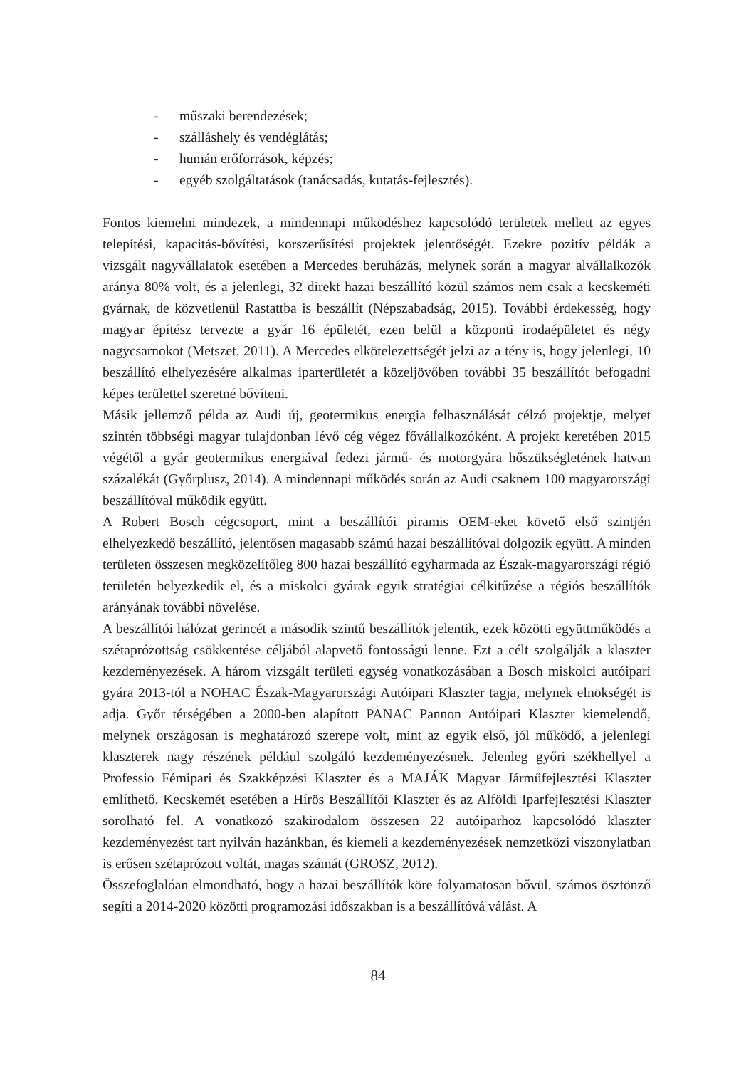- műszaki berendezések;
- szálláshely és vendéglátás;
- humán erőforrások, képzés;
- egyéb szolgáltatások (tanácsadás, kutatás-fejlesztés).
Fontos kiemelni mindezek, a mindennapi működéshez kapcsolódó területek mellett az egyes telepítési, kapacitás-bővítési, korszerűsítési projektek jelentőségét. Ezekre pozitív példák a vizsgált nagyvállalatok esetében a Mercedes beruházás, melynek során a magyar alvállalkozók aránya 80% volt, és a jelenlegi, 32 direkt hazai beszállító közül számos nem csak a kecskeméti gyárnak, de közvetlenül Rastattba is beszállít (Népszabadság, 2015). További érdekesség, hogy magyar építész tervezte a gyár 16 épületét, ezen belül a központi irodaépületet és négy nagycsarnokot (Metszet, 2011). A Mercedes elkötelezettségét jelzi az a tény is, hogy jelenlegi, 10 beszállító elhelyezésére alkalmas iparterületét a közeljövőben további 35 beszállítót befogadni képes területtel szeretné bővíteni.
Másik jellemző példa az Audi új, geotermikus energia felhasználását célzó projektje, melyet szintén többségi magyar tulajdonban lévő cég végez fővállalkozóként. A projekt keretében 2015 végétől a gyár geotermikus energiával fedezi jármű- és motorgyára hőszükségletének hatvan százalékát (Győrplusz, 2014). A mindennapi működés során az Audi csaknem 100 magyarországi beszállítóval működik együtt.
A Robert Bosch cégcsoport, mint a beszállítói piramis OEM-eket követő első szintjén elhelyezkedő beszállító, jelentősen magasabb számú hazai beszállítóval dolgozik együtt. A minden területen összesen megközelítőleg 800 hazai beszállító egyharmada az Észak-magyarországi régió területén helyezkedik el, és a miskolci gyárak egyik stratégiai célkitűzése a régiós beszállítók arányának további növelése.
A beszállítói hálózat gerincét a második szintű beszállítók jelentik, ezek közötti együttműködés a szétaprózottság csökkentése céljából alapvető fontosságú lenne. Ezt a célt szolgálják a klaszter kezdeményezések. A három vizsgált területi egység vonatkozásában a Bosch miskolci autóipari gyára 2013-tól a NOHAC Észak-Magyarországi Autóipari Klaszter tagja, melynek elnökségét is adja. Győr térségében a 2000-ben alapított PANAC Pannon Autóipari Klaszter kiemelendő, melynek országosan is meghatározó szerepe volt, mint az egyik első, jól működő, a jelenlegi klaszterek nagy részének például szolgáló kezdeményezésnek. Jelenleg győri székhellyel a Professio Fémipari és Szakképzési Klaszter és a MAJÁK Magyar Járműfejlesztési Klaszter említhető. Kecskemét esetében a Hírös Beszállítói Klaszter és az Alföldi Iparfejlesztési Klaszter sorolható fel. A vonatkozó szakirodalom összesen 22 autóiparhoz kapcsolódó klaszter kezdeményezést tart nyilván hazánkban, és kiemeli a kezdeményezések nemzetközi viszonylatban is erősen szétaprózott voltát, magas számát (GROSZ, 2012).
Összefoglalóan elmondható, hogy a hazai beszállítók köre folyamatosan bővül, számos ösztönző segíti a 2014-2020 közötti programozási időszakban is a beszállítóvá válást. A
84